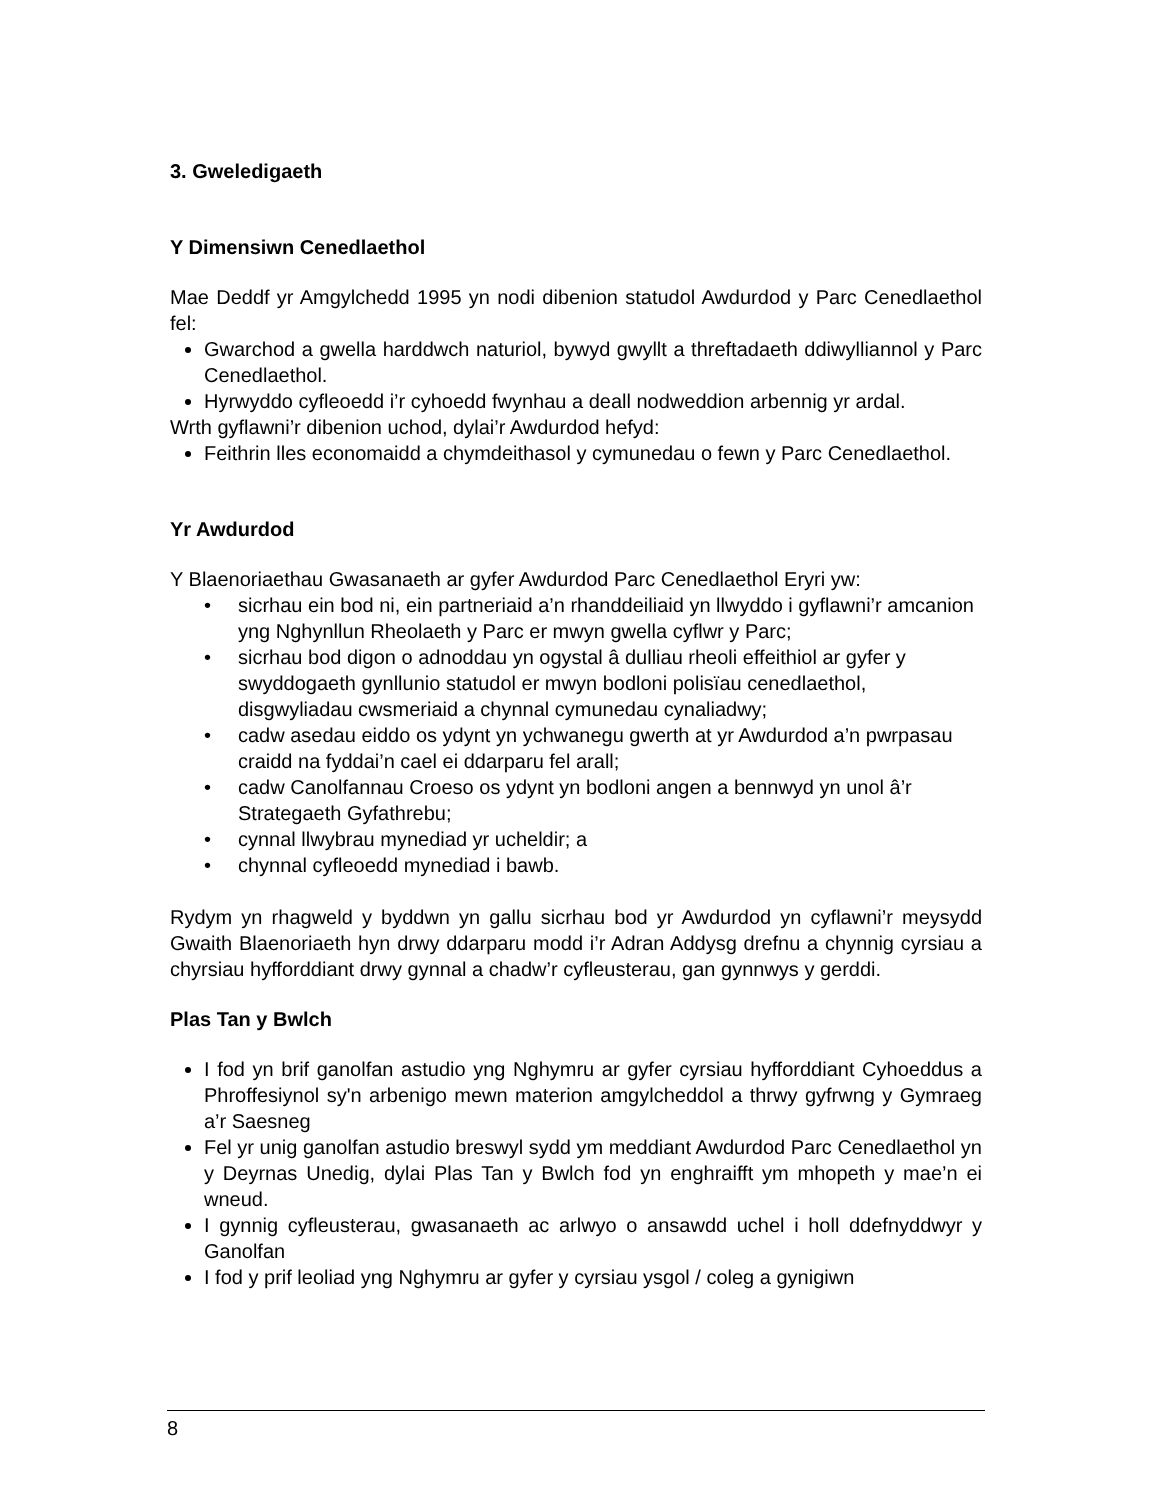3. Gweledigaeth
Y Dimensiwn Cenedlaethol
Mae Deddf yr Amgylchedd 1995 yn nodi dibenion statudol Awdurdod y Parc Cenedlaethol fel:
Gwarchod a gwella harddwch naturiol, bywyd gwyllt a threftadaeth ddiwylliannol y Parc Cenedlaethol.
Hyrwyddo cyfleoedd i’r cyhoedd fwynhau a deall nodweddion arbennig yr ardal.
Wrth gyflawni’r dibenion uchod, dylai’r Awdurdod hefyd:
Feithrin lles economaidd a chymdeithasol y cymunedau o fewn y Parc Cenedlaethol.
Yr Awdurdod
Y Blaenoriaethau Gwasanaeth ar gyfer Awdurdod Parc Cenedlaethol Eryri yw:
• sicrhau ein bod ni, ein partneriaid a’n rhanddeiliaid yn llwyddo i gyflawni’r amcanion yng Nghynllun Rheolaeth y Parc er mwyn gwella cyflwr y Parc;
• sicrhau bod digon o adnoddau yn ogystal â dulliau rheoli effeithiol ar gyfer y swyddogaeth gynllunio statudol er mwyn bodloni polisïau cenedlaethol, disgwyliadau cwsmeriaid a chynnal cymunedau cynaliadwy;
• cadw asedau eiddo os ydynt yn ychwanegu gwerth at yr Awdurdod a’n pwrpasau craidd na fyddai’n cael ei ddarparu fel arall;
• cadw Canolfannau Croeso os ydynt yn bodloni angen a bennwyd yn unol â’r Strategaeth Gyfathrebu;
• cynnal llwybrau mynediad yr ucheldir; a
• chynnal cyfleoedd mynediad i bawb.
Rydym yn rhagweld y byddwn yn gallu sicrhau bod yr Awdurdod yn cyflawni’r meysydd Gwaith Blaenoriaeth hyn drwy ddarparu modd i’r Adran Addysg drefnu a chynnig cyrsiau a chyrsiau hyfforddiant drwy gynnal a chadw’r cyfleusterau, gan gynnwys y gerddi.
Plas Tan y Bwlch
I fod yn brif ganolfan astudio yng Nghymru ar gyfer cyrsiau hyfforddiant Cyhoeddus a Phroffesiynol sy'n arbenigo mewn materion amgylcheddol a thrwy gyfrwng y Gymraeg a’r Saesneg
Fel yr unig ganolfan astudio breswyl sydd ym meddiant Awdurdod Parc Cenedlaethol yn y Deyrnas Unedig, dylai Plas Tan y Bwlch fod yn enghraifft ym mhopeth y mae’n ei wneud.
I gynnig cyfleusterau, gwasanaeth ac arlwyo o ansawdd uchel i holl ddefnyddwyr y Ganolfan
I fod y prif leoliad yng Nghymru ar gyfer y cyrsiau ysgol / coleg a gynigiwn
8